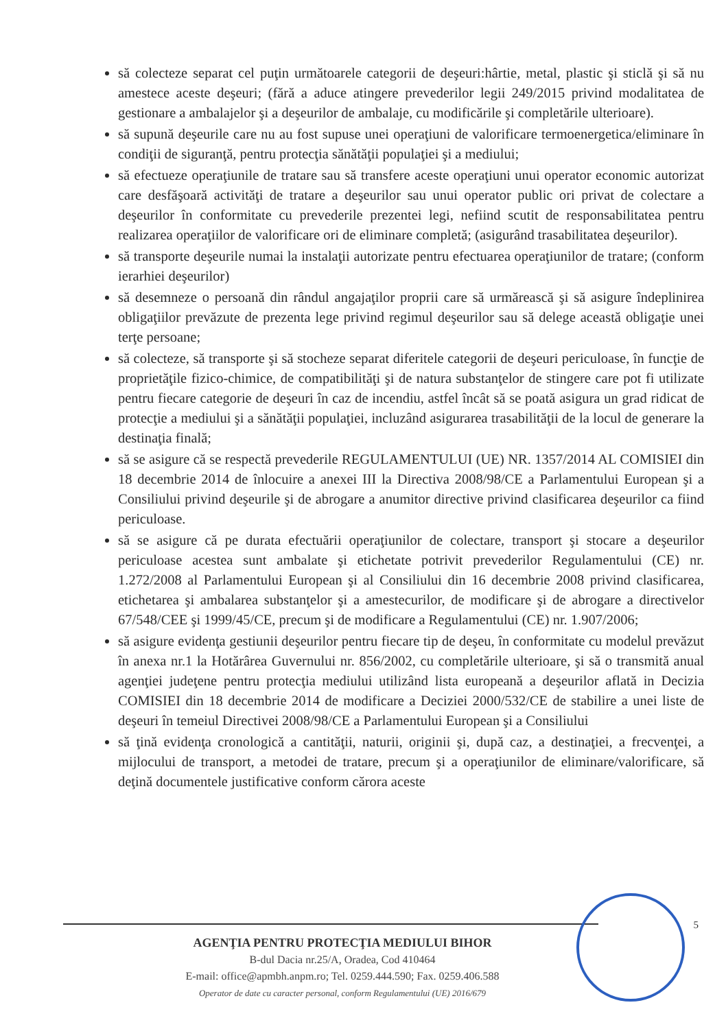să colecteze separat cel puţin următoarele categorii de deşeuri:hârtie, metal, plastic şi sticlă şi să nu amestece aceste deşeuri; (fără a aduce atingere prevederilor legii 249/2015 privind modalitatea de gestionare a ambalajelor şi a deşeurilor de ambalaje, cu modificările şi completările ulterioare).
să supună deşeurile care nu au fost supuse unei operaţiuni de valorificare termoenergetica/eliminare în condiţii de siguranţă, pentru protecţia sănătăţii populaţiei şi a mediului;
să efectueze operaţiunile de tratare sau să transfere aceste operaţiuni unui operator economic autorizat care desfăşoară activităţi de tratare a deşeurilor sau unui operator public ori privat de colectare a deşeurilor în conformitate cu prevederile prezentei legi, nefiind scutit de responsabilitatea pentru realizarea operaţiilor de valorificare ori de eliminare completă; (asigurând trasabilitatea deşeurilor).
să transporte deşeurile numai la instalaţii autorizate pentru efectuarea operaţiunilor de tratare; (conform ierarhiei deşeurilor)
să desemneze o persoană din rândul angajaţilor proprii care să urmărească şi să asigure îndeplinirea obligaţiilor prevăzute de prezenta lege privind regimul deşeurilor sau să delege această obligaţie unei terţe persoane;
să colecteze, să transporte şi să stocheze separat diferitele categorii de deşeuri periculoase, în funcţie de proprietăţile fizico-chimice, de compatibilităţi şi de natura substanţelor de stingere care pot fi utilizate pentru fiecare categorie de deşeuri în caz de incendiu, astfel încât să se poată asigura un grad ridicat de protecţie a mediului şi a sănătăţii populaţiei, incluzând asigurarea trasabilităţii de la locul de generare la destinaţia finală;
să se asigure că se respectă prevederile REGULAMENTULUI (UE) NR. 1357/2014 AL COMISIEI din 18 decembrie 2014 de înlocuire a anexei III la Directiva 2008/98/CE a Parlamentului European şi a Consiliului privind deşeurile şi de abrogare a anumitor directive privind clasificarea deşeurilor ca fiind periculoase.
să se asigure că pe durata efectuării operaţiunilor de colectare, transport şi stocare a deşeurilor periculoase acestea sunt ambalate şi etichetate potrivit prevederilor Regulamentului (CE) nr. 1.272/2008 al Parlamentului European şi al Consiliului din 16 decembrie 2008 privind clasificarea, etichetarea şi ambalarea substanţelor şi a amestecurilor, de modificare şi de abrogare a directivelor 67/548/CEE şi 1999/45/CE, precum şi de modificare a Regulamentului (CE) nr. 1.907/2006;
să asigure evidenţa gestiunii deşeurilor pentru fiecare tip de deşeu, în conformitate cu modelul prevăzut în anexa nr.1 la Hotărârea Guvernului nr. 856/2002, cu completările ulterioare, şi să o transmită anual agenţiei judeţene pentru protecţia mediului utilizând lista europeană a deşeurilor aflată in Decizia COMISIEI din 18 decembrie 2014 de modificare a Deciziei 2000/532/CE de stabilire a unei liste de deşeuri în temeiul Directivei 2008/98/CE a Parlamentului European şi a Consiliului
să ţină evidenţa cronologică a cantităţii, naturii, originii şi, după caz, a destinaţiei, a frecvenţei, a mijlocului de transport, a metodei de tratare, precum şi a operaţiunilor de eliminare/valorificare, să deţină documentele justificative conform cărora aceste
5
AGENŢIA PENTRU PROTECŢIA MEDIULUI BIHOR
B-dul Dacia nr.25/A, Oradea, Cod 410464
E-mail: office@apmbh.anpm.ro; Tel. 0259.444.590; Fax. 0259.406.588
Operator de date cu caracter personal, conform Regulamentului (UE) 2016/679